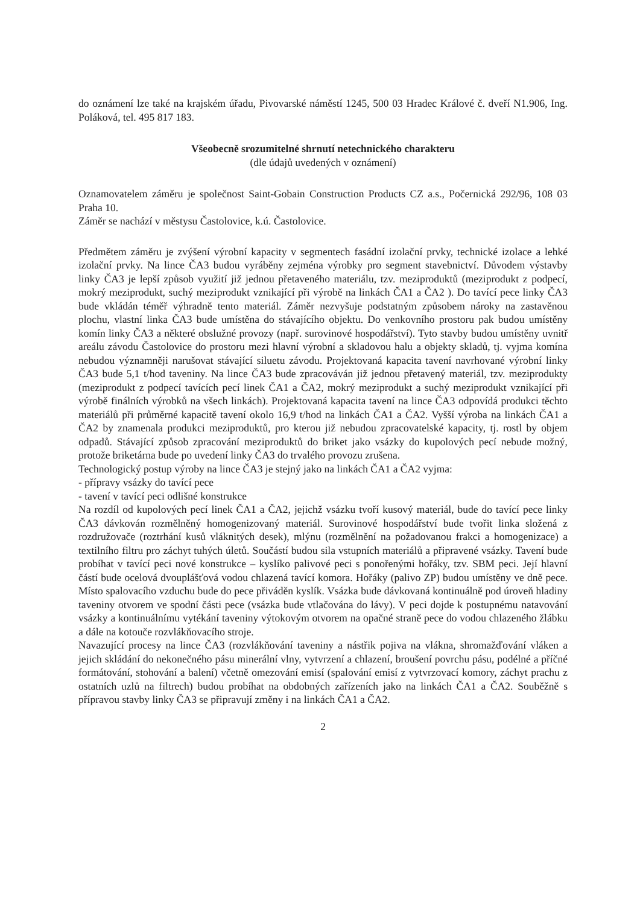do oznámení lze také na krajském úřadu, Pivovarské náměstí 1245, 500 03 Hradec Králové č. dveří N1.906, Ing. Poláková, tel. 495 817 183.
Všeobecně srozumitelné shrnutí netechnického charakteru
(dle údajů uvedených v oznámení)
Oznamovatelem záměru je společnost Saint-Gobain Construction Products CZ a.s., Počernická 292/96, 108 03 Praha 10.
Záměr se nachází v městysu Častolovice, k.ú. Častolovice.
Předmětem záměru je zvýšení výrobní kapacity v segmentech fasádní izolační prvky, technické izolace a lehké izolační prvky. Na lince ČA3 budou vyráběny zejména výrobky pro segment stavebnictví. Důvodem výstavby linky ČA3 je lepší způsob využití již jednou přetaveného materiálu, tzv. meziproduktů (meziprodukt z podpecí, mokrý meziprodukt, suchý meziprodukt vznikající při výrobě na linkách ČA1 a ČA2 ). Do tavící pece linky ČA3 bude vkládán téměř výhradně tento materiál. Záměr nezvyšuje podstatným způsobem nároky na zastavěnou plochu, vlastní linka ČA3 bude umístěna do stávajícího objektu. Do venkovního prostoru pak budou umístěny komín linky ČA3 a některé obslužné provozy (např. surovinové hospodářství). Tyto stavby budou umístěny uvnitř areálu závodu Častolovice do prostoru mezi hlavní výrobní a skladovou halu a objekty skladů, tj. vyjma komína nebudou významněji narušovat stávající siluetu závodu. Projektovaná kapacita tavení navrhované výrobní linky ČA3 bude 5,1 t/hod taveniny. Na lince ČA3 bude zpracováván již jednou přetavený materiál, tzv. meziprodukty (meziprodukt z podpecí tavících pecí linek ČA1 a ČA2, mokrý meziprodukt a suchý meziprodukt vznikající při výrobě finálních výrobků na všech linkách). Projektovaná kapacita tavení na lince ČA3 odpovídá produkci těchto materiálů při průměrné kapacitě tavení okolo 16,9 t/hod na linkách ČA1 a ČA2. Vyšší výroba na linkách ČA1 a ČA2 by znamenala produkci meziproduktů, pro kterou již nebudou zpracovatelské kapacity, tj. rostl by objem odpadů. Stávající způsob zpracování meziproduktů do briket jako vsázky do kupolových pecí nebude možný, protože briketárna bude po uvedení linky ČA3 do trvalého provozu zrušena.
Technologický postup výroby na lince ČA3 je stejný jako na linkách ČA1 a ČA2 vyjma:
- přípravy vsázky do tavící pece
- tavení v tavící peci odlišné konstrukce
Na rozdíl od kupolových pecí linek ČA1 a ČA2, jejichž vsázku tvoří kusový materiál, bude do tavící pece linky ČA3 dávkován rozmělněný homogenizovaný materiál. Surovinové hospodářství bude tvořit linka složená z rozdružovače (roztrhání kusů vláknitých desek), mlýnu (rozmělnění na požadovanou frakci a homogenizace) a textilního filtru pro záchyt tuhých úletů. Součástí budou sila vstupních materiálů a připravené vsázky. Tavení bude probíhat v tavící peci nové konstrukce – kyslíko palivové peci s ponořenými hořáky, tzv. SBM peci. Její hlavní částí bude ocelová dvouplášťová vodou chlazená tavící komora. Hořáky (palivo ZP) budou umístěny ve dně pece. Místo spalovacího vzduchu bude do pece přiváděn kyslík. Vsázka bude dávkovaná kontinuálně pod úroveň hladiny taveniny otvorem ve spodní části pece (vsázka bude vtlačována do lávy). V peci dojde k postupnému natavování vsázky a kontinuálnímu vytékání taveniny výtokovým otvorem na opačné straně pece do vodou chlazeného žlábku a dále na kotouče rozvlákňovacího stroje.
Navazující procesy na lince ČA3 (rozvlákňování taveniny a nástřik pojiva na vlákna, shromažďování vláken a jejich skládání do nekonečného pásu minerální vlny, vytvrzení a chlazení, broušení povrchu pásu, podélné a příčné formátování, stohování a balení) včetně omezování emisí (spalování emisí z vytvrzovací komory, záchyt prachu z ostatních uzlů na filtrech) budou probíhat na obdobných zařízeních jako na linkách ČA1 a ČA2. Souběžně s přípravou stavby linky ČA3 se připravují změny i na linkách ČA1 a ČA2.
2